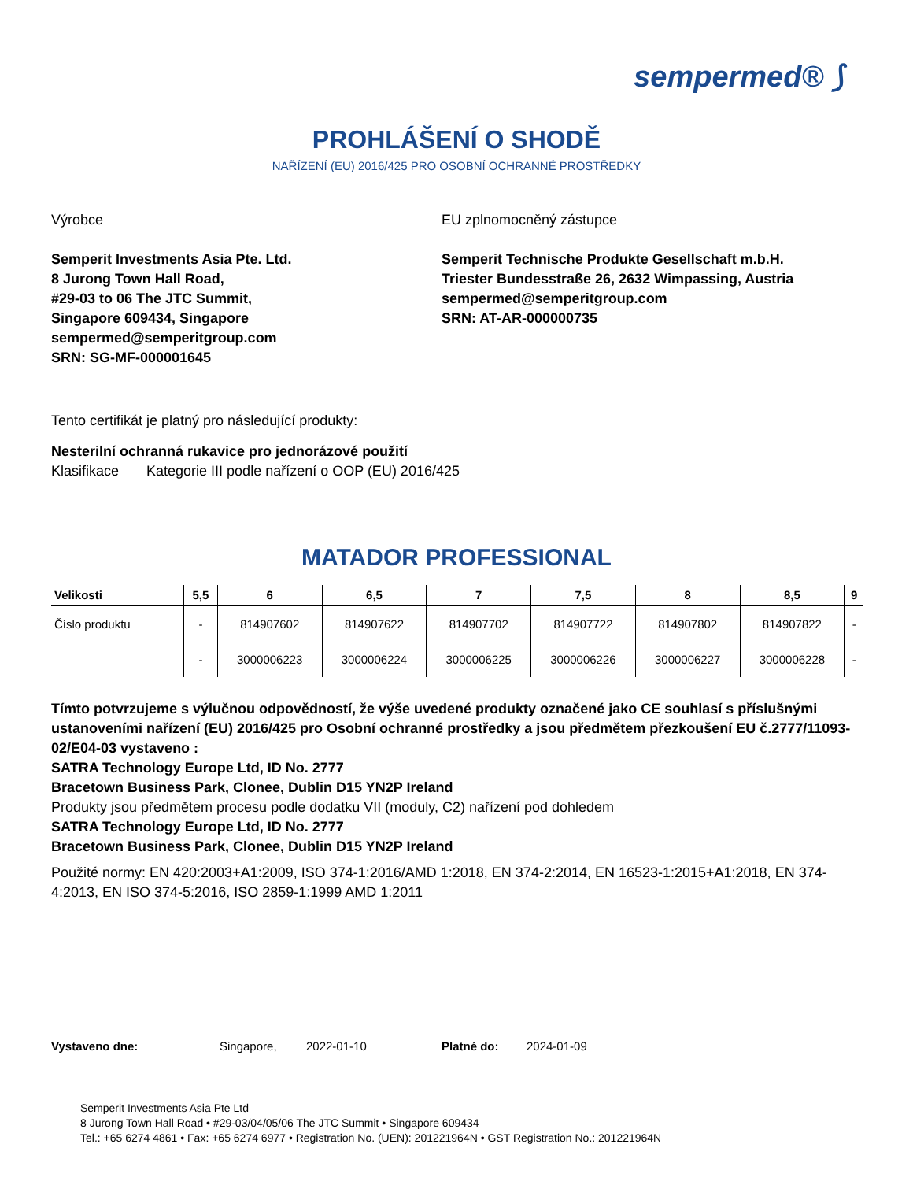sempermed® ⟆
PROHLÁŠENÍ O SHODĚ
NAŘÍZENÍ (EU) 2016/425 PRO OSOBNÍ OCHRANNÉ PROSTŘEDKY
Výrobce
Semperit Investments Asia Pte. Ltd.
8 Jurong Town Hall Road,
#29-03 to 06 The JTC Summit,
Singapore 609434, Singapore
sempermed@semperitgroup.com
SRN: SG-MF-000001645
EU zplnomocněný zástupce
Semperit Technische Produkte Gesellschaft m.b.H.
Triester Bundesstraße 26, 2632 Wimpassing, Austria
sempermed@semperitgroup.com
SRN: AT-AR-000000735
Tento certifikát je platný pro následující produkty:
Nesterilní ochranná rukavice pro jednorázové použití
Klasifikace Kategorie III podle nařízení o OOP (EU) 2016/425
MATADOR PROFESSIONAL
| Velikosti | 5,5 | 6 | 6,5 | 7 | 7,5 | 8 | 8,5 | 9 |
| --- | --- | --- | --- | --- | --- | --- | --- | --- |
| Číslo produktu | - | 814907602 | 814907622 | 814907702 | 814907722 | 814907802 | 814907822 | - |
| | - | 3000006223 | 3000006224 | 3000006225 | 3000006226 | 3000006227 | 3000006228 | - |
Tímto potvrzujeme s výlučnou odpovědností, že výše uvedené produkty označené jako CE souhlasí s příslušnými ustanoveními nařízení (EU) 2016/425 pro Osobní ochranné prostředky a jsou předmětem přezkoušení EU č.2777/11093-02/E04-03 vystaveno :
SATRA Technology Europe Ltd, ID No. 2777
Bracetown Business Park, Clonee, Dublin D15 YN2P Ireland
Produkty jsou předmětem procesu podle dodatku VII (moduly, C2) nařízení pod dohledem
SATRA Technology Europe Ltd, ID No. 2777
Bracetown Business Park, Clonee, Dublin D15 YN2P Ireland
Použité normy: EN 420:2003+A1:2009, ISO 374-1:2016/AMD 1:2018, EN 374-2:2014, EN 16523-1:2015+A1:2018, EN 374-4:2013, EN ISO 374-5:2016, ISO 2859-1:1999 AMD 1:2011
Vystaveno dne: Singapore, 2022-01-10 Platné do: 2024-01-09
Semperit Investments Asia Pte Ltd
8 Jurong Town Hall Road • #29-03/04/05/06 The JTC Summit • Singapore 609434
Tel.: +65 6274 4861 • Fax: +65 6274 6977 • Registration No. (UEN): 201221964N • GST Registration No.: 201221964N